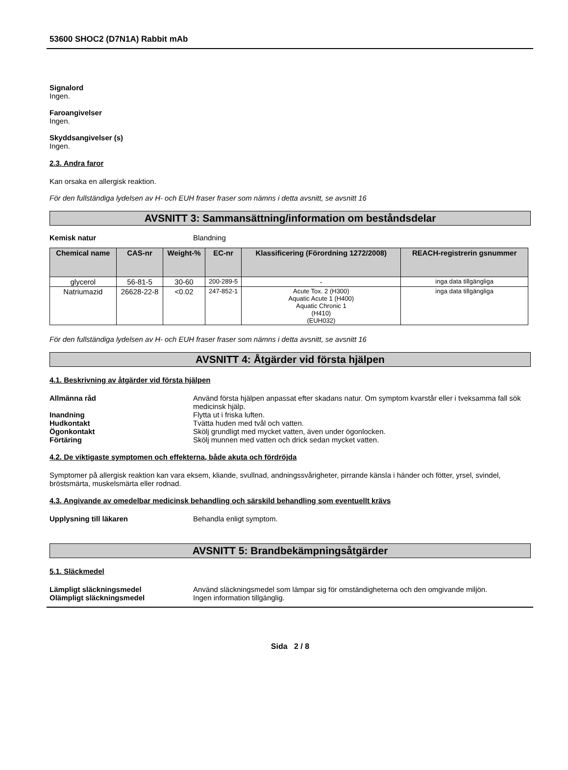53600 SHOC2 (D7N1A) Rabbit mAb
Signalord
Ingen.
Faroangivelser
Ingen.
Skyddsangivelser (s)
Ingen.
2.3. Andra faror
Kan orsaka en allergisk reaktion.
För den fullständiga lydelsen av H- och EUH fraser fraser som nämns i detta avsnitt, se avsnitt 16
AVSNITT 3: Sammansättning/information om beståndsdelar
Kemisk natur Blandning
| Chemical name | CAS-nr | Weight-% | EC-nr | Klassificering (Förordning 1272/2008) | REACH-registrerin gsnummer |
| --- | --- | --- | --- | --- | --- |
| glycerol | 56-81-5 | 30-60 | 200-289-5 | - | inga data tillgängliga |
| Natriumazid | 26628-22-8 | <0.02 | 247-852-1 | Acute Tox. 2 (H300) Aquatic Acute 1 (H400) Aquatic Chronic 1 (H410) (EUH032) | inga data tillgängliga |
För den fullständiga lydelsen av H- och EUH fraser fraser som nämns i detta avsnitt, se avsnitt 16
AVSNITT 4: Åtgärder vid första hjälpen
4.1. Beskrivning av åtgärder vid första hjälpen
Allmänna råd Använd första hjälpen anpassat efter skadans natur. Om symptom kvarstår eller i tveksamma fall sök medicinsk hjälp.
Inandning Flytta ut i friska luften.
Hudkontakt Tvätta huden med tvål och vatten.
Ögonkontakt Skölj grundligt med mycket vatten, även under ögonlocken.
Förtäring Skölj munnen med vatten och drick sedan mycket vatten.
4.2. De viktigaste symptomen och effekterna, både akuta och fördröjda
Symptomer på allergisk reaktion kan vara eksem, kliande, svullnad, andningssvårigheter, pirrande känsla i händer och fötter, yrsel, svindel, bröstsmärta, muskelsmärta eller rodnad.
4.3. Angivande av omedelbar medicinsk behandling och särskild behandling som eventuellt krävs
Upplysning till läkaren Behandla enligt symptom.
AVSNITT 5: Brandbekämpningsåtgärder
5.1. Släckmedel
Lämpligt släckningsmedel Använd släckningsmedel som lämpar sig för omständigheterna och den omgivande miljön.
Olämpligt släckningsmedel Ingen information tillgänglig.
Sida 2 / 8